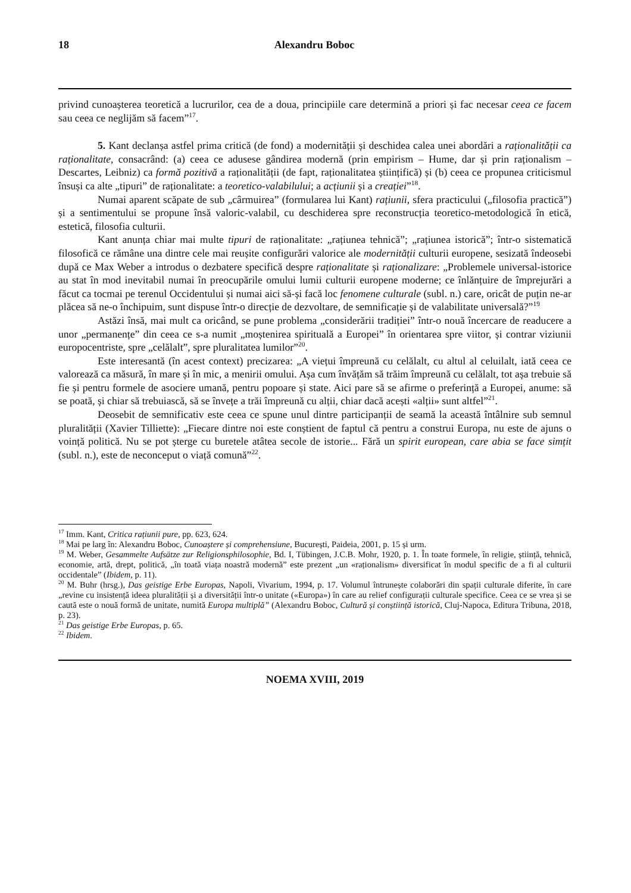18 Alexandru Boboc
privind cunoașterea teoretică a lucrurilor, cea de a doua, principiile care determină a priori și fac necesar ceea ce facem sau ceea ce neglijăm să facem”<sup>17</sup>.
5. Kant declanșa astfel prima critică (de fond) a modernității și deschidea calea unei abordări a raționalității ca raționalitate, consacrând: (a) ceea ce adusese gândirea modernă (prin empirism – Hume, dar și prin raționalism – Descartes, Leibniz) ca formă pozitivă a raționalității (de fapt, raționalitatea științifică) și (b) ceea ce propunea criticismul însuși ca alte „tipuri” de raționalitate: a teoretico-valabilului; a acțiunii și a creației”<sup>18</sup>.
Numai aparent scăpate de sub „cârmuirea” (formularea lui Kant) rațiunii, sfera practicului („filosofia practică”) și a sentimentului se propune însă valoric-valabil, cu deschiderea spre reconstrucția teoretico-metodologică în etică, estetică, filosofia culturii.
Kant anunța chiar mai multe tipuri de raționalitate: „rațiunea tehnică”; „rațiunea istorică”; într-o sistematică filosofică ce rămâne una dintre cele mai reușite configurări valorice ale modernității culturii europene, sesizată îndeosebi după ce Max Weber a introdus o dezbatere specifică despre raționalitate și raționalizare: „Problemele universal-istorice au stat în mod inevitabil numai în preocupările omului lumii culturii europene moderne; ce înlănțuire de împrejurări a făcut ca tocmai pe terenul Occidentului și numai aici să-și facă loc fenomene culturale (subl. n.) care, oricât de puțin ne-ar plăcea să ne-o închipuim, sunt dispuse într-o direcție de dezvoltare, de semnificație și de valabilitate universală?”<sup>19</sup>
Astăzi însă, mai mult ca oricând, se pune problema „considerării tradiției” într-o nouă încercare de readucere a unor „permanențe” din ceea ce s-a numit „moștenirea spirituală a Europei” în orientarea spre viitor, și contrar viziunii europocentriste, spre „celălalt”, spre pluralitatea lumilor”<sup>20</sup>.
Este interesantă (în acest context) precizarea: „A viețui împreună cu celălalt, cu altul al celuilalt, iată ceea ce valorează ca măsură, în mare și în mic, a menirii omului. Așa cum învățăm să trăim împreună cu celălalt, tot așa trebuie să fie și pentru formele de asociere umană, pentru popoare și state. Aici pare să se afirme o preferință a Europei, anume: să se poată, și chiar să trebuiască, să se învețe a trăi împreună cu alții, chiar dacă acești «alții» sunt altfel”<sup>21</sup>.
Deosebit de semnificativ este ceea ce spune unul dintre participanții de seamă la această întâlnire sub semnul pluralității (Xavier Tilliette): „Fiecare dintre noi este conștient de faptul că pentru a construi Europa, nu este de ajuns o voință politică. Nu se pot șterge cu buretele atâtea secole de istorie... Fără un spirit european, care abia se face simțit (subl. n.), este de neconceput o viață comună”<sup>22</sup>.
<sup>17</sup> Imm. Kant, Critica rațiunii pure, pp. 623, 624.
<sup>18</sup> Mai pe larg în: Alexandru Boboc, Cunoaștere și comprehensiune, București, Paideia, 2001, p. 15 și urm.
<sup>19</sup> M. Weber, Gesammelte Aufsätze zur Religionsphilosophie, Bd. I, Tübingen, J.C.B. Mohr, 1920, p. 1. În toate formele, în religie, știință, tehnică, economie, artă, drept, politică, „în toată viața noastră modernă” este prezent „un «raționalism» diversificat în modul specific de a fi al culturii occidentale” (Ibidem, p. 11).
<sup>20</sup> M. Buhr (hrsg.), Das geistige Erbe Europas, Napoli, Vivarium, 1994, p. 17. Volumul întrunește colaborări din spații culturale diferite, în care „revine cu insistență ideea pluralității și a diversității într-o unitate («Europa») în care au relief configurații culturale specifice. Ceea ce se vrea și se caută este o nouă formă de unitate, numită Europa multiplă” (Alexandru Boboc, Cultură și conștiință istorică, Cluj-Napoca, Editura Tribuna, 2018, p. 23).
<sup>21</sup> Das geistige Erbe Europas, p. 65.
<sup>22</sup> Ibidem.
NOEMA XVIII, 2019